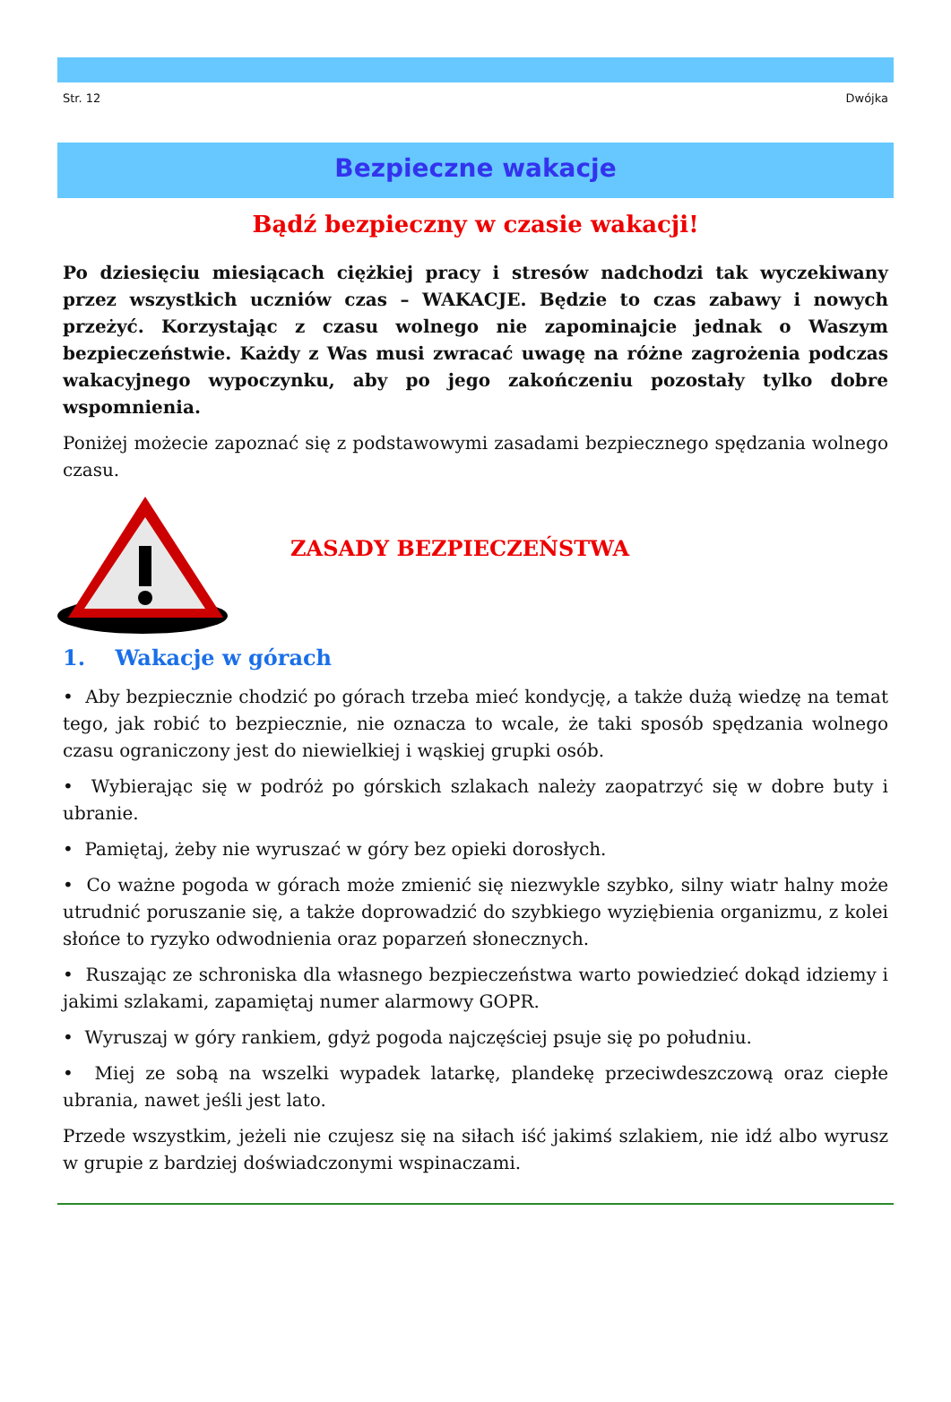Str. 12 Dwójka
Bezpieczne wakacje
Bądź bezpieczny w czasie wakacji!
Po dziesięciu miesiącach ciężkiej pracy i stresów nadchodzi tak wyczekiwany przez wszystkich uczniów czas – WAKACJE. Będzie to czas zabawy i nowych przeżyć. Korzystając z czasu wolnego nie zapominajcie jednak o Waszym bezpieczeństwie. Każdy z Was musi zwracać uwagę na różne zagrożenia podczas wakacyjnego wypoczynku, aby po jego zakończeniu pozostały tylko dobre wspomnienia.
Poniżej możecie zapoznać się z podstawowymi zasadami bezpiecznego spędzania wolnego czasu.
ZASADY BEZPIECZEŃSTWA
1. Wakacje w górach
• Aby bezpiecznie chodzić po górach trzeba mieć kondycję, a także dużą wiedzę na temat tego, jak robić to bezpiecznie, nie oznacza to wcale, że taki sposób spędzania wolnego czasu ograniczony jest do niewielkiej i wąskiej grupki osób.
• Wybierając się w podróż po górskich szlakach należy zaopatrzyć się w dobre buty i ubranie.
• Pamiętaj, żeby nie wyruszać w góry bez opieki dorosłych.
• Co ważne pogoda w górach może zmienić się niezwykle szybko, silny wiatr halny może utrudnić poruszanie się, a także doprowadzić do szybkiego wyziębienia organizmu, z kolei słońce to ryzyko odwodnienia oraz poparzeń słonecznych.
• Ruszając ze schroniska dla własnego bezpieczeństwa warto powiedzieć dokąd idziemy i jakimi szlakami, zapamiętaj numer alarmowy GOPR.
• Wyruszaj w góry rankiem, gdyż pogoda najczęściej psuje się po południu.
• Miej ze sobą na wszelki wypadek latarkę, plandekę przeciwdeszczową oraz ciepłe ubrania, nawet jeśli jest lato.
Przede wszystkim, jeżeli nie czujesz się na siłach iść jakimś szlakiem, nie idź albo wyrusz w grupie z bardziej doświadczonymi wspinaczami.